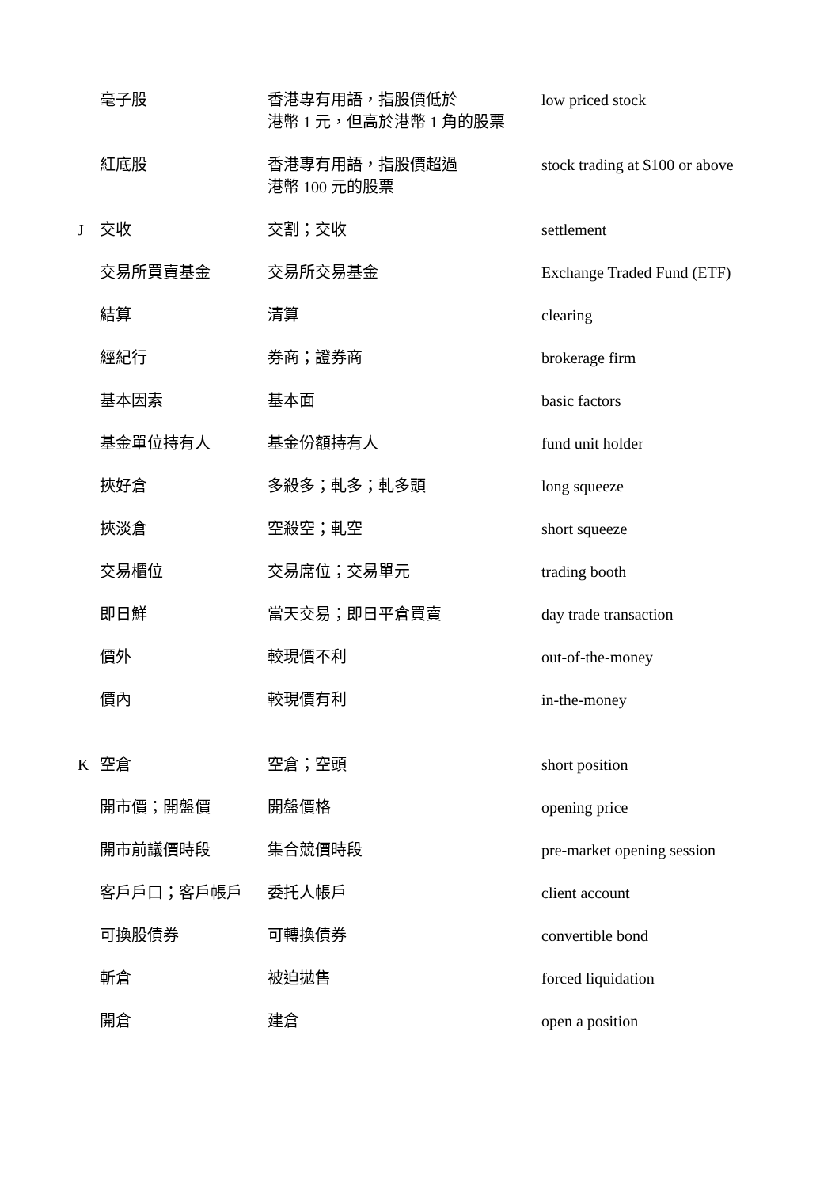| | 毫子股 | 香港專有用語，指股價低於 港幣 1 元，但高於港幣 1 角的股票 | low priced stock |
| | 紅底股 | 香港專有用語，指股價超過 港幣 100 元的股票 | stock trading at $100 or above |
| J | 交收 | 交割；交收 | settlement |
| | 交易所買賣基金 | 交易所交易基金 | Exchange Traded Fund (ETF) |
| | 結算 | 清算 | clearing |
| | 經紀行 | 券商；證券商 | brokerage firm |
| | 基本因素 | 基本面 | basic factors |
| | 基金單位持有人 | 基金份額持有人 | fund unit holder |
| | 挾好倉 | 多殺多；軋多；軋多頭 | long squeeze |
| | 挾淡倉 | 空殺空；軋空 | short squeeze |
| | 交易櫃位 | 交易席位；交易單元 | trading booth |
| | 即日鮮 | 當天交易；即日平倉買賣 | day trade transaction |
| | 價外 | 較現價不利 | out-of-the-money |
| | 價內 | 較現價有利 | in-the-money |
| K | 空倉 | 空倉；空頭 | short position |
| | 開市價；開盤價 | 開盤價格 | opening price |
| | 開市前議價時段 | 集合競價時段 | pre-market opening session |
| | 客戶戶口；客戶帳戶 | 委托人帳戶 | client account |
| | 可換股債券 | 可轉換債券 | convertible bond |
| | 斬倉 | 被迫拋售 | forced liquidation |
| | 開倉 | 建倉 | open a position |